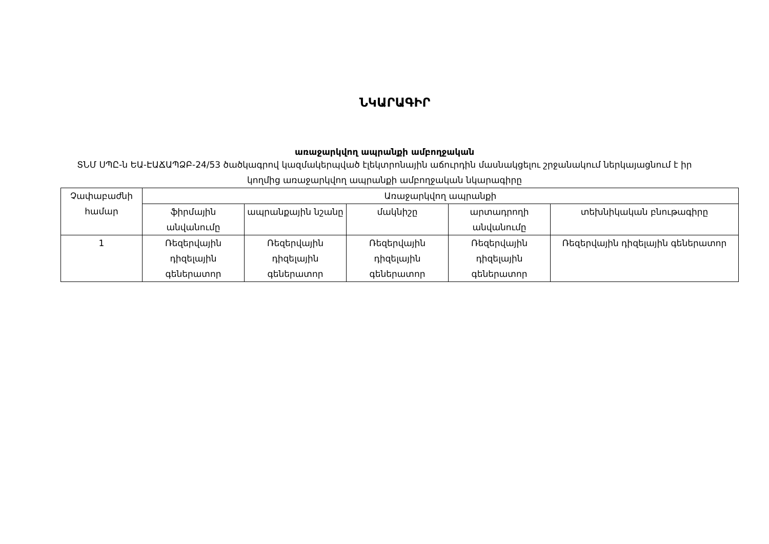ՆԿԱՐԱԳԻՐ
առաջարկվող ապրանքի ամբողջական
ՏՆՄ ՍՊԸ-ն ԵԱ-ԷԱՃԱՊՁԲ-24/53 ծածկագրով կազմակերպված էլեկտրոնային աճուրդին մասնակցելու շրջանակում ներկայացնում է իր կողմից առաջարկվող ապրանքի ամբողջական նկարագիրը
| Չափաբաժնի համար | Առաջարկվող ապրանքի | | | | |
| --- | --- | --- | --- | --- | --- |
| | ֆիրմային անվանումը | ապրանքային նշանը | մակնիշը | արտադրողի անվանումը | տեխնիկական բնութագիրը |
| 1 | Ռեզերվային դիզելային գեներատոր | Ռեզերվային դիզելային գեներատոր | Ռեզերվային դիզելային գեներատոր | Ռեզերվային դիզելային գեներատոր | Ռեզերվային դիզելային գեներատոր |